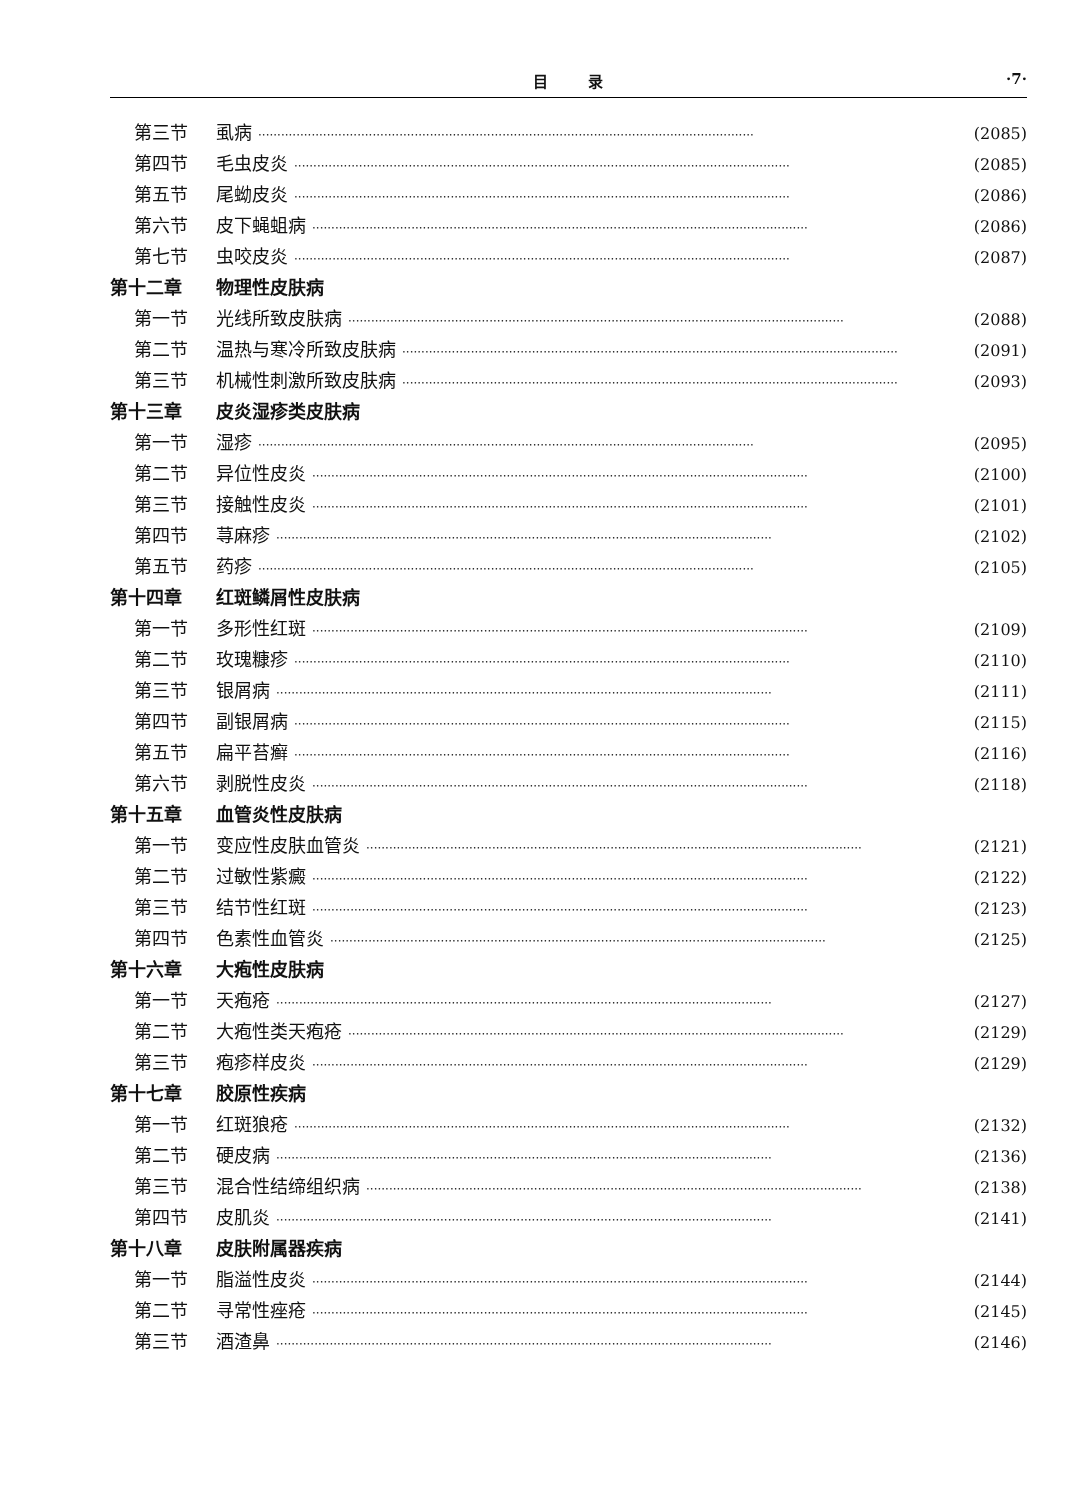目录 ·7·
第三节 虱病 ·································································································································· (2085)
第四节 毛虫皮炎 ·································································································································· (2085)
第五节 尾蚴皮炎 ·································································································································· (2086)
第六节 皮下蝇蛆病 ·································································································································· (2086)
第七节 虫咬皮炎 ·································································································································· (2087)
第十二章 物理性皮肤病
第一节 光线所致皮肤病 ·································································································································· (2088)
第二节 温热与寒冷所致皮肤病 ·································································································································· (2091)
第三节 机械性刺激所致皮肤病 ·································································································································· (2093)
第十三章 皮炎湿疹类皮肤病
第一节 湿疹 ·································································································································· (2095)
第二节 异位性皮炎 ·································································································································· (2100)
第三节 接触性皮炎 ·································································································································· (2101)
第四节 荨麻疹 ·································································································································· (2102)
第五节 药疹 ·································································································································· (2105)
第十四章 红斑鳞屑性皮肤病
第一节 多形性红斑 ·································································································································· (2109)
第二节 玫瑰糠疹 ·································································································································· (2110)
第三节 银屑病 ·································································································································· (2111)
第四节 副银屑病 ·································································································································· (2115)
第五节 扁平苔癣 ·································································································································· (2116)
第六节 剥脱性皮炎 ·································································································································· (2118)
第十五章 血管炎性皮肤病
第一节 变应性皮肤血管炎 ·································································································································· (2121)
第二节 过敏性紫癜 ·································································································································· (2122)
第三节 结节性红斑 ·································································································································· (2123)
第四节 色素性血管炎 ·································································································································· (2125)
第十六章 大疱性皮肤病
第一节 天疱疮 ·································································································································· (2127)
第二节 大疱性类天疱疮 ·································································································································· (2129)
第三节 疱疹样皮炎 ·································································································································· (2129)
第十七章 胶原性疾病
第一节 红斑狼疮 ·································································································································· (2132)
第二节 硬皮病 ·································································································································· (2136)
第三节 混合性结缔组织病 ·································································································································· (2138)
第四节 皮肌炎 ·································································································································· (2141)
第十八章 皮肤附属器疾病
第一节 脂溢性皮炎 ·································································································································· (2144)
第二节 寻常性痤疮 ·································································································································· (2145)
第三节 酒渣鼻 ·································································································································· (2146)